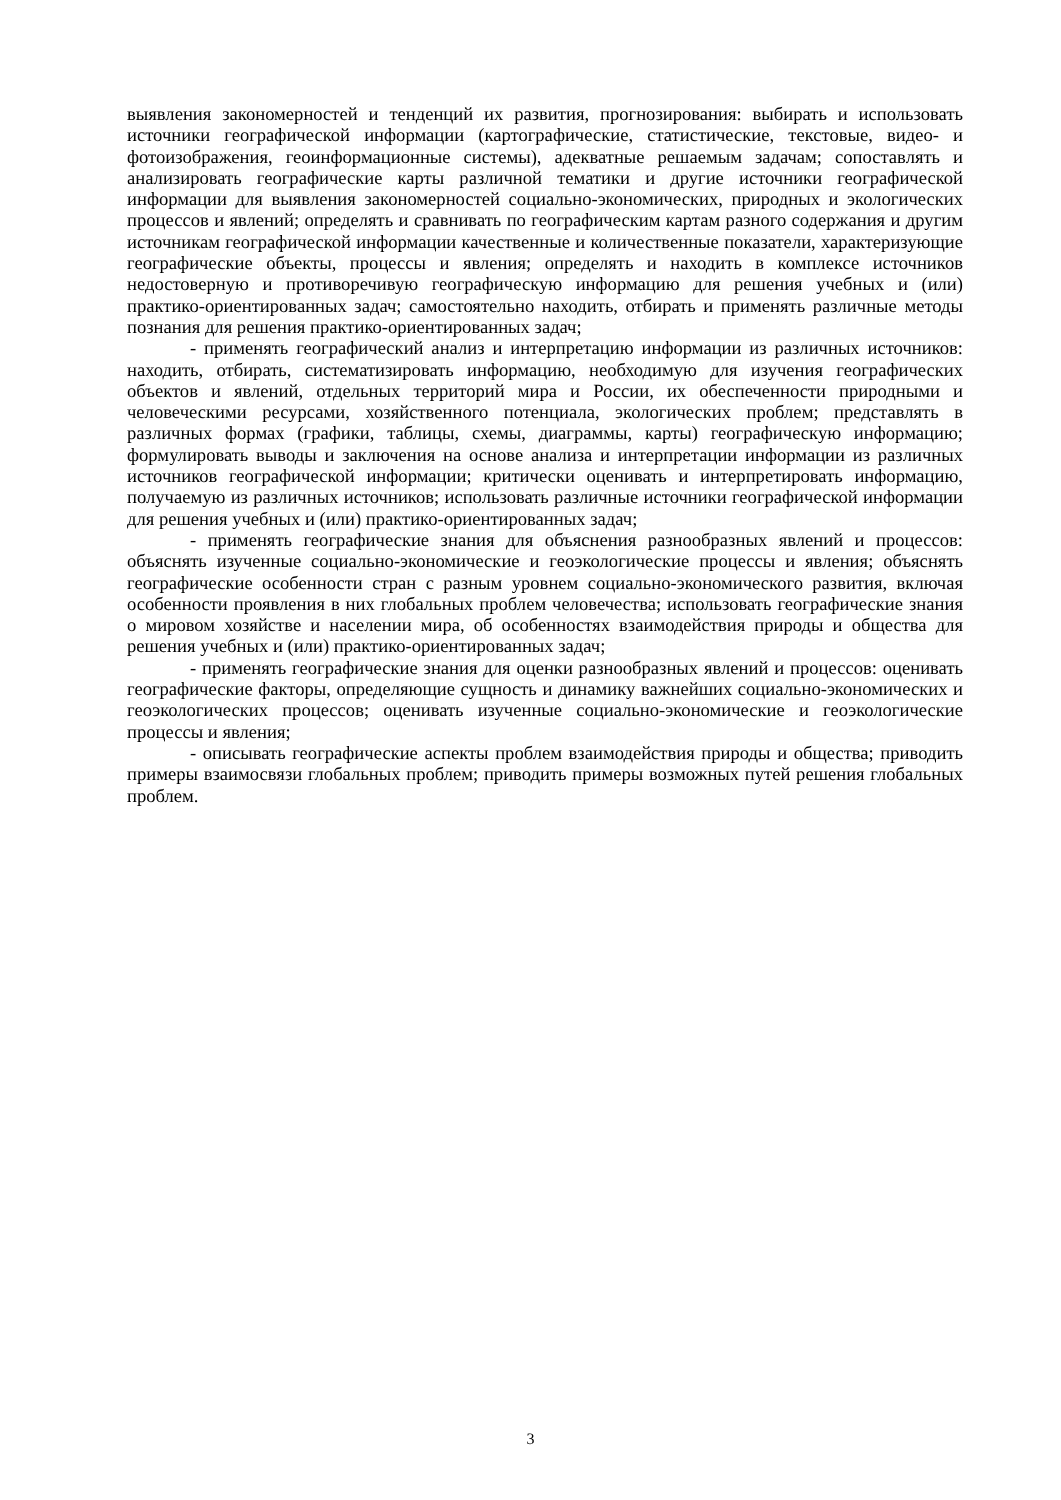выявления закономерностей и тенденций их развития, прогнозирования: выбирать и использовать источники географической информации (картографические, статистические, текстовые, видео- и фотоизображения, геоинформационные системы), адекватные решаемым задачам; сопоставлять и анализировать географические карты различной тематики и другие источники географической информации для выявления закономерностей социально-экономических, природных и экологических процессов и явлений; определять и сравнивать по географическим картам разного содержания и другим источникам географической информации качественные и количественные показатели, характеризующие географические объекты, процессы и явления; определять и находить в комплексе источников недостоверную и противоречивую географическую информацию для решения учебных и (или) практико-ориентированных задач; самостоятельно находить, отбирать и применять различные методы познания для решения практико-ориентированных задач;
- применять географический анализ и интерпретацию информации из различных источников: находить, отбирать, систематизировать информацию, необходимую для изучения географических объектов и явлений, отдельных территорий мира и России, их обеспеченности природными и человеческими ресурсами, хозяйственного потенциала, экологических проблем; представлять в различных формах (графики, таблицы, схемы, диаграммы, карты) географическую информацию; формулировать выводы и заключения на основе анализа и интерпретации информации из различных источников географической информации; критически оценивать и интерпретировать информацию, получаемую из различных источников; использовать различные источники географической информации для решения учебных и (или) практико-ориентированных задач;
- применять географические знания для объяснения разнообразных явлений и процессов: объяснять изученные социально-экономические и геоэкологические процессы и явления; объяснять географические особенности стран с разным уровнем социально-экономического развития, включая особенности проявления в них глобальных проблем человечества; использовать географические знания о мировом хозяйстве и населении мира, об особенностях взаимодействия природы и общества для решения учебных и (или) практико-ориентированных задач;
- применять географические знания для оценки разнообразных явлений и процессов: оценивать географические факторы, определяющие сущность и динамику важнейших социально-экономических и геоэкологических процессов; оценивать изученные социально-экономические и геоэкологические процессы и явления;
- описывать географические аспекты проблем взаимодействия природы и общества; приводить примеры взаимосвязи глобальных проблем; приводить примеры возможных путей решения глобальных проблем.
3